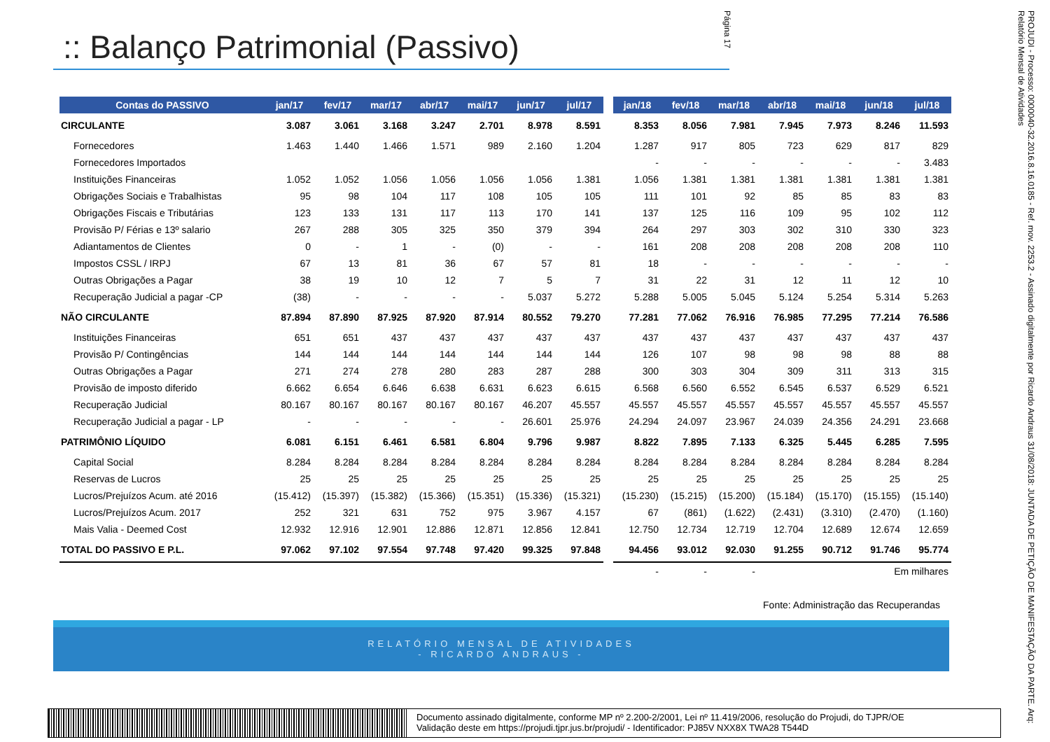:: Balanço Patrimonial (Passivo)
| Contas do PASSIVO | jan/17 | fev/17 | mar/17 | abr/17 | mai/17 | jun/17 | jul/17 | | jan/18 | fev/18 | mar/18 | abr/18 | mai/18 | jun/18 | jul/18 |
| --- | --- | --- | --- | --- | --- | --- | --- | --- | --- | --- | --- | --- | --- | --- | --- |
| CIRCULANTE | 3.087 | 3.061 | 3.168 | 3.247 | 2.701 | 8.978 | 8.591 | | 8.353 | 8.056 | 7.981 | 7.945 | 7.973 | 8.246 | 11.593 |
| Fornecedores | 1.463 | 1.440 | 1.466 | 1.571 | 989 | 2.160 | 1.204 | | 1.287 | 917 | 805 | 723 | 629 | 817 | 829 |
| Fornecedores Importados | | | | | | | | | - | - | - | - | - | - | 3.483 |
| Instituições Financeiras | 1.052 | 1.052 | 1.056 | 1.056 | 1.056 | 1.056 | 1.381 | | 1.056 | 1.381 | 1.381 | 1.381 | 1.381 | 1.381 | 1.381 |
| Obrigações Sociais e Trabalhistas | 95 | 98 | 104 | 117 | 108 | 105 | 105 | | 111 | 101 | 92 | 85 | 85 | 83 | 83 |
| Obrigações Fiscais e Tributárias | 123 | 133 | 131 | 117 | 113 | 170 | 141 | | 137 | 125 | 116 | 109 | 95 | 102 | 112 |
| Provisão P/ Férias e 13º salario | 267 | 288 | 305 | 325 | 350 | 379 | 394 | | 264 | 297 | 303 | 302 | 310 | 330 | 323 |
| Adiantamentos de Clientes | 0 | - | 1 | - | (0) | - | - | | 161 | 208 | 208 | 208 | 208 | 208 | 110 |
| Impostos CSSL / IRPJ | 67 | 13 | 81 | 36 | 67 | 57 | 81 | | 18 | - | - | - | - | - | - |
| Outras Obrigações a Pagar | 38 | 19 | 10 | 12 | 7 | 5 | 7 | | 31 | 22 | 31 | 12 | 11 | 12 | 10 |
| Recuperação Judicial a pagar -CP | (38) | - | - | - | - | 5.037 | 5.272 | | 5.288 | 5.005 | 5.045 | 5.124 | 5.254 | 5.314 | 5.263 |
| NÃO CIRCULANTE | 87.894 | 87.890 | 87.925 | 87.920 | 87.914 | 80.552 | 79.270 | | 77.281 | 77.062 | 76.916 | 76.985 | 77.295 | 77.214 | 76.586 |
| Instituições Financeiras | 651 | 651 | 437 | 437 | 437 | 437 | 437 | | 437 | 437 | 437 | 437 | 437 | 437 | 437 |
| Provisão P/ Contingências | 144 | 144 | 144 | 144 | 144 | 144 | 144 | | 126 | 107 | 98 | 98 | 98 | 88 | 88 |
| Outras Obrigações a Pagar | 271 | 274 | 278 | 280 | 283 | 287 | 288 | | 300 | 303 | 304 | 309 | 311 | 313 | 315 |
| Provisão de imposto diferido | 6.662 | 6.654 | 6.646 | 6.638 | 6.631 | 6.623 | 6.615 | | 6.568 | 6.560 | 6.552 | 6.545 | 6.537 | 6.529 | 6.521 |
| Recuperação Judicial | 80.167 | 80.167 | 80.167 | 80.167 | 80.167 | 46.207 | 45.557 | | 45.557 | 45.557 | 45.557 | 45.557 | 45.557 | 45.557 | 45.557 |
| Recuperação Judicial a pagar - LP | - | - | - | - | - | 26.601 | 25.976 | | 24.294 | 24.097 | 23.967 | 24.039 | 24.356 | 24.291 | 23.668 |
| PATRIMÔNIO LÍQUIDO | 6.081 | 6.151 | 6.461 | 6.581 | 6.804 | 9.796 | 9.987 | | 8.822 | 7.895 | 7.133 | 6.325 | 5.445 | 6.285 | 7.595 |
| Capital Social | 8.284 | 8.284 | 8.284 | 8.284 | 8.284 | 8.284 | 8.284 | | 8.284 | 8.284 | 8.284 | 8.284 | 8.284 | 8.284 | 8.284 |
| Reservas de Lucros | 25 | 25 | 25 | 25 | 25 | 25 | 25 | | 25 | 25 | 25 | 25 | 25 | 25 | 25 |
| Lucros/Prejuízos Acum. até 2016 | (15.412) | (15.397) | (15.382) | (15.366) | (15.351) | (15.336) | (15.321) | | (15.230) | (15.215) | (15.200) | (15.184) | (15.170) | (15.155) | (15.140) |
| Lucros/Prejuízos Acum. 2017 | 252 | 321 | 631 | 752 | 975 | 3.967 | 4.157 | | 67 | (861) | (1.622) | (2.431) | (3.310) | (2.470) | (1.160) |
| Mais Valia - Deemed Cost | 12.932 | 12.916 | 12.901 | 12.886 | 12.871 | 12.856 | 12.841 | | 12.750 | 12.734 | 12.719 | 12.704 | 12.689 | 12.674 | 12.659 |
| TOTAL DO PASSIVO E P.L. | 97.062 | 97.102 | 97.554 | 97.748 | 97.420 | 99.325 | 97.848 | | 94.456 | 93.012 | 92.030 | 91.255 | 90.712 | 91.746 | 95.774 |
| | | | | | | | | | - | - | - | Em milhares | | | |
Fonte: Administração das Recuperandas
RELATÓRIO MENSAL DE ATIVIDADES
- RICARDO ANDRAUS -
PROJUDI - Processo: 0000040-32.2016.8.16.0185 - Ref. mov. 2253.2 - Assinado digitalmente por Ricardo Andraus 31/08/2018: JUNTADA DE PETIÇÃO DE MANIFESTAÇÃO DA PARTE. Arq: Relatório Mensal de Atividades
Página 17
Documento assinado digitalmente, conforme MP nº 2.200-2/2001, Lei nº 11.419/2006, resolução do Projudi, do TJPR/OE
Validação deste em https://projudi.tjpr.jus.br/projudi/ - Identificador: PJ85V NXX8X TWA28 T544D